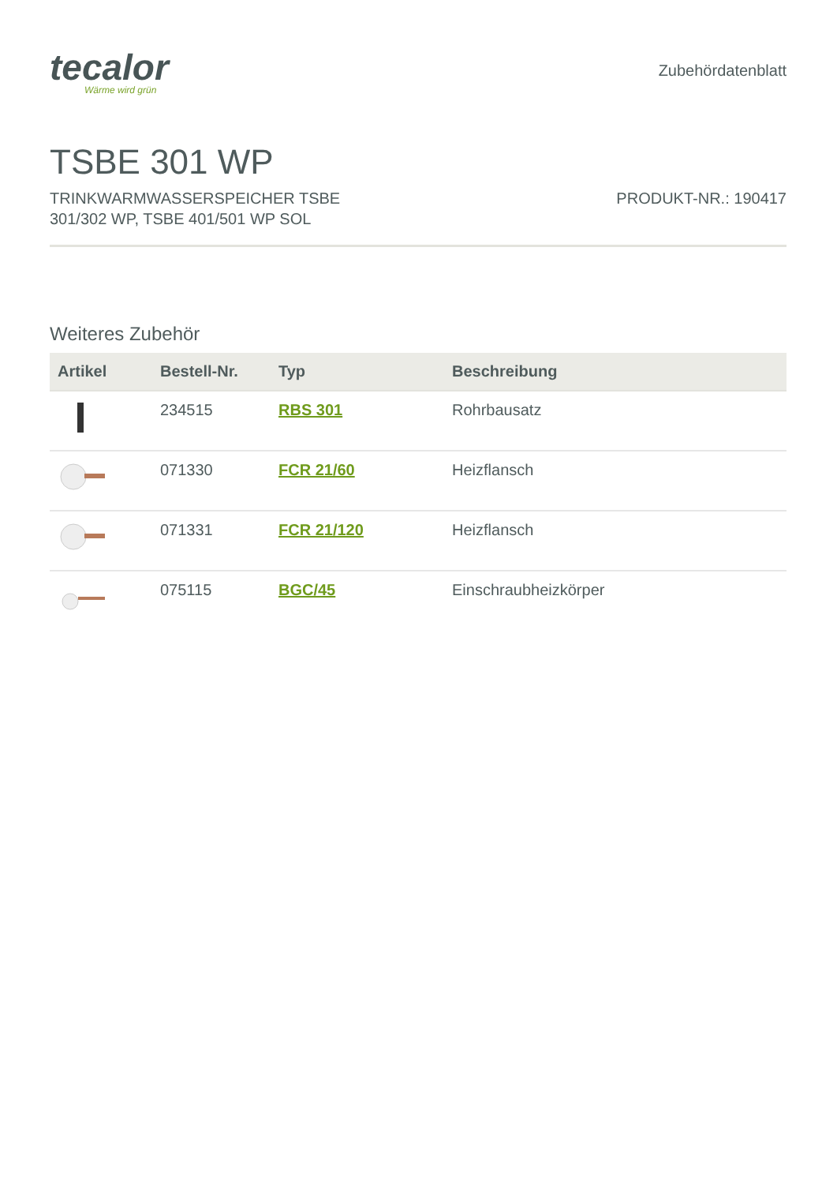tecalor
Wärme wird grün
Zubehördatenblatt
TSBE 301 WP
TRINKWARMWASSERSPEICHER TSBE
301/302 WP, TSBE 401/501 WP SOL
PRODUKT-NR.: 190417
Weiteres Zubehör
| Artikel | Bestell-Nr. | Typ | Beschreibung |
| --- | --- | --- | --- |
| | 234515 | RBS 301 | Rohrbausatz |
| | 071330 | FCR 21/60 | Heizflansch |
| | 071331 | FCR 21/120 | Heizflansch |
| | 075115 | BGC/45 | Einschraubheizkörper |